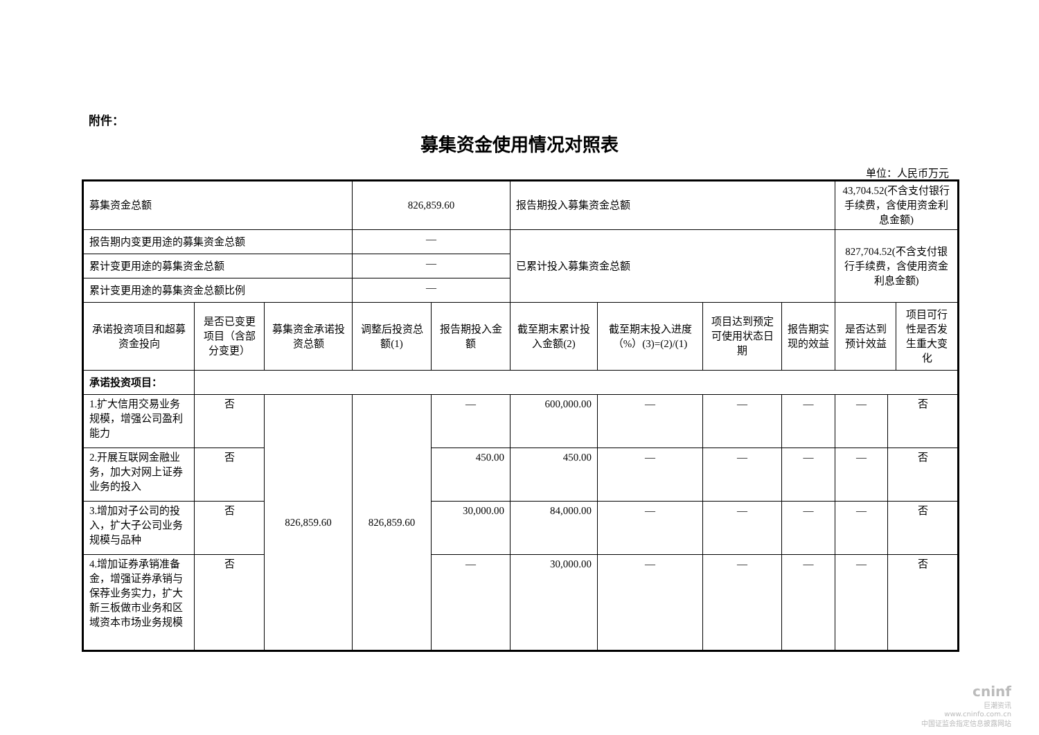附件：
募集资金使用情况对照表
单位：人民币万元
| 募集资金总额 | | | 826,859.60 | | 报告期投入募集资金总额 | | | | 43,704.52(不含支付银行手续费，含使用资金利息金额) | | |
| 报告期内变更用途的募集资金总额 | | | — | | 已累计投入募集资金总额 | | | | 827,704.52(不含支付银行手续费，含使用资金利息金额) | | |
| 累计变更用途的募集资金总额 | | | — | | | | | | | | |
| 累计变更用途的募集资金总额比例 | | | — | | | | | | | | |
| 承诺投资项目和超募资金投向 | 是否已变更项目（含部分变更） | 募集资金承诺投资总额 | 调整后投资总额(1) | 报告期投入金额 | 截至期末累计投入金额(2) | 截至期末投入进度（%）(3)=(2)/(1) | 项目达到预定可使用状态日期 | 报告期实现的效益 | 是否达到预计效益 | | 项目可行性是否发生重大变化 |
| 承诺投资项目： | | | | | | | | | | | |
| 1.扩大信用交易业务规模，增强公司盈利能力 | 否 | 826,859.60 | 826,859.60 | — | 600,000.00 | — | — | — | — | 否 | |
| 2.开展互联网金融业务，加大对网上证券业务的投入 | 否 | | | 450.00 | 450.00 | — | — | — | — | 否 | |
| 3.增加对子公司的投入，扩大子公司业务规模与品种 | 否 | | | 30,000.00 | 84,000.00 | — | — | — | — | 否 | |
| 4.增加证券承销准备金，增强证券承销与保荐业务实力，扩大新三板做市业务和区域资本市场业务规模 | 否 | | | — | 30,000.00 | — | — | — | — | 否 | |
cninf
巨潮资讯
www.cninfo.com.cn
中国证监会指定信息披露网站